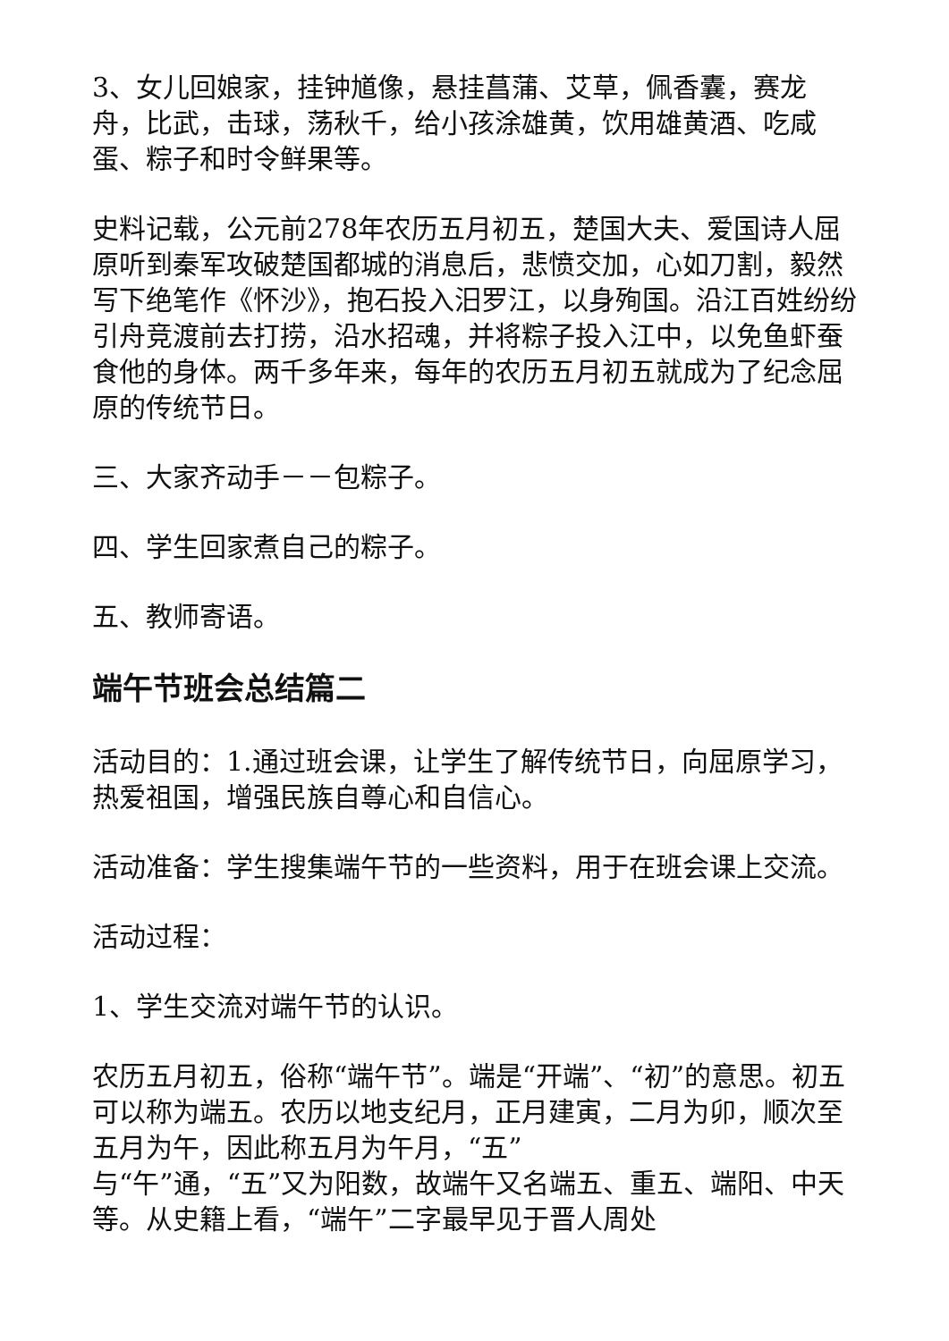3、女儿回娘家，挂钟馗像，悬挂菖蒲、艾草，佩香囊，赛龙舟，比武，击球，荡秋千，给小孩涂雄黄，饮用雄黄酒、吃咸蛋、粽子和时令鲜果等。
史料记载，公元前278年农历五月初五，楚国大夫、爱国诗人屈原听到秦军攻破楚国都城的消息后，悲愤交加，心如刀割，毅然写下绝笔作《怀沙》，抱石投入汨罗江，以身殉国。沿江百姓纷纷引舟竞渡前去打捞，沿水招魂，并将粽子投入江中，以免鱼虾蚕食他的身体。两千多年来，每年的农历五月初五就成为了纪念屈原的传统节日。
三、大家齐动手－－包粽子。
四、学生回家煮自己的粽子。
五、教师寄语。
端午节班会总结篇二
活动目的：1.通过班会课，让学生了解传统节日，向屈原学习，热爱祖国，增强民族自尊心和自信心。
活动准备：学生搜集端午节的一些资料，用于在班会课上交流。
活动过程：
1、学生交流对端午节的认识。
农历五月初五，俗称“端午节”。端是“开端”、“初”的意思。初五可以称为端五。农历以地支纪月，正月建寅，二月为卯，顺次至五月为午，因此称五月为午月，“五”
与“午”通，“五”又为阳数，故端午又名端五、重五、端阳、中天等。从史籍上看，“端午”二字最早见于晋人周处